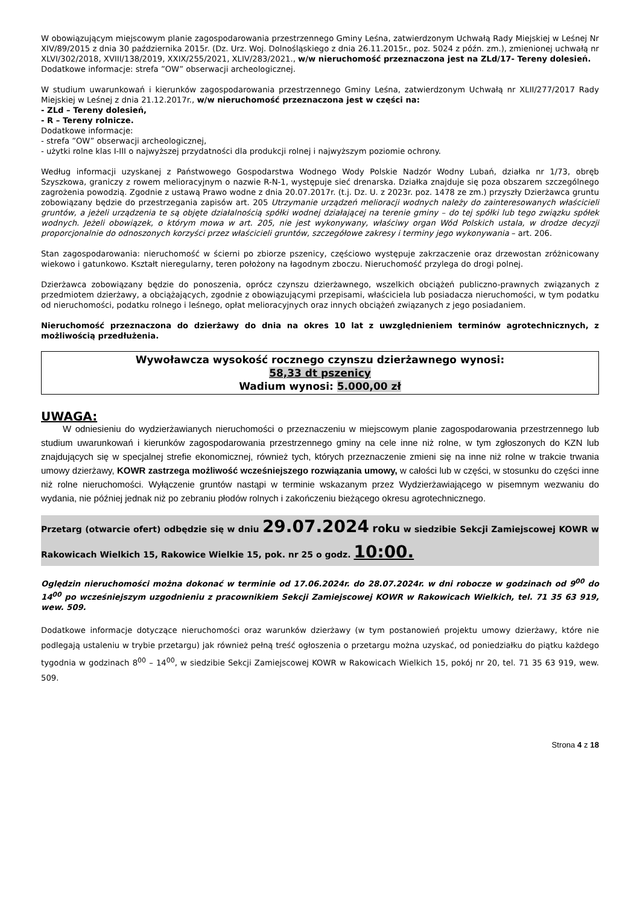W obowiązującym miejscowym planie zagospodarowania przestrzennego Gminy Leśna, zatwierdzonym Uchwałą Rady Miejskiej w Leśnej Nr XIV/89/2015 z dnia 30 października 2015r. (Dz. Urz. Woj. Dolnośląskiego z dnia 26.11.2015r., poz. 5024 z późn. zm.), zmienionej uchwałą nr XLVI/302/2018, XVIII/138/2019, XXIX/255/2021, XLIV/283/2021., w/w nieruchomość przeznaczona jest na ZLd/17- Tereny dolesień.
Dodatkowe informacje: strefa ”OW” obserwacji archeologicznej.
W studium uwarunkowań i kierunków zagospodarowania przestrzennego Gminy Leśna, zatwierdzonym Uchwałą nr XLII/277/2017 Rady Miejskiej w Leśnej z dnia 21.12.2017r., w/w nieruchomość przeznaczona jest w części na:
- ZLd – Tereny dolesień,
- R – Tereny rolnicze.
Dodatkowe informacje:
- strefa ”OW” obserwacji archeologicznej,
- użytki rolne klas I-III o najwyższej przydatności dla produkcji rolnej i najwyższym poziomie ochrony.
Według informacji uzyskanej z Państwowego Gospodarstwa Wodnego Wody Polskie Nadzór Wodny Lubań, działka nr 1/73, obręb Szyszkowa, graniczy z rowem melioracyjnym o nazwie R-N-1, występuje sieć drenarska. Działka znajduje się poza obszarem szczególnego zagrożenia powodzią. Zgodnie z ustawą Prawo wodne z dnia 20.07.2017r. (t.j. Dz. U. z 2023r. poz. 1478 ze zm.) przyszły Dzierżawca gruntu zobowiązany będzie do przestrzegania zapisów art. 205 Utrzymanie urządzeń melioracji wodnych należy do zainteresowanych właścicieli gruntów, a jeżeli urządzenia te są objęte działalnością spółki wodnej działającej na terenie gminy – do tej spółki lub tego związku spółek wodnych. Jeżeli obowiązek, o którym mowa w art. 205, nie jest wykonywany, właściwy organ Wód Polskich ustala, w drodze decyzji proporcjonalnie do odnoszonych korzyści przez właścicieli gruntów, szczegółowe zakresy i terminy jego wykonywania – art. 206.
Stan zagospodarowania: nieruchomość w ścierni po zbiorze pszenicy, częściowo występuje zakrzaczenie oraz drzewostan zróżnicowany wiekowo i gatunkowo. Kształt nieregularny, teren położony na łagodnym zboczu. Nieruchomość przylega do drogi polnej.
Dzierżawca zobowiązany będzie do ponoszenia, oprócz czynszu dzierżawnego, wszelkich obciążeń publiczno-prawnych związanych z przedmiotem dzierżawy, a obciążających, zgodnie z obowiązującymi przepisami, właściciela lub posiadacza nieruchomości, w tym podatku od nieruchomości, podatku rolnego i leśnego, opłat melioracyjnych oraz innych obciążeń związanych z jego posiadaniem.
Nieruchomość przeznaczona do dzierżawy do dnia na okres 10 lat z uwzględnieniem terminów agrotechnicznych, z możliwością przedłużenia.
Wywoławcza wysokość rocznego czynszu dzierżawnego wynosi:
58,33 dt pszenicy
Wadium wynosi: 5.000,00 zł
UWAGA:
W odniesieniu do wydzierżawianych nieruchomości o przeznaczeniu w miejscowym planie zagospodarowania przestrzennego lub studium uwarunkowań i kierunków zagospodarowania przestrzennego gminy na cele inne niż rolne, w tym zgłoszonych do KZN lub znajdujących się w specjalnej strefie ekonomicznej, również tych, których przeznaczenie zmieni się na inne niż rolne w trakcie trwania umowy dzierżawy, KOWR zastrzega możliwość wcześniejszego rozwiązania umowy, w całości lub w części, w stosunku do części inne niż rolne nieruchomości. Wyłączenie gruntów nastąpi w terminie wskazanym przez Wydzierżawiającego w pisemnym wezwaniu do wydania, nie później jednak niż po zebraniu płodów rolnych i zakończeniu bieżącego okresu agrotechnicznego.
Przetarg (otwarcie ofert) odbędzie się w dniu 29.07.2024 roku w siedzibie Sekcji Zamiejscowej KOWR w Rakowicach Wielkich 15, Rakowice Wielkie 15, pok. nr 25 o godz. 10:00.
Oględzin nieruchomości można dokonać w terminie od 17.06.2024r. do 28.07.2024r. w dni robocze w godzinach od 9<sup>00</sup> do 14<sup>00</sup> po wcześniejszym uzgodnieniu z pracownikiem Sekcji Zamiejscowej KOWR w Rakowicach Wielkich, tel. 71 35 63 919, wew. 509.
Dodatkowe informacje dotyczące nieruchomości oraz warunków dzierżawy (w tym postanowień projektu umowy dzierżawy, które nie podlegają ustaleniu w trybie przetargu) jak również pełną treść ogłoszenia o przetargu można uzyskać, od poniedziałku do piątku każdego tygodnia w godzinach 8<sup>00</sup> – 14<sup>00</sup>, w siedzibie Sekcji Zamiejscowej KOWR w Rakowicach Wielkich 15, pokój nr 20, tel. 71 35 63 919, wew. 509.
Strona 4 z 18